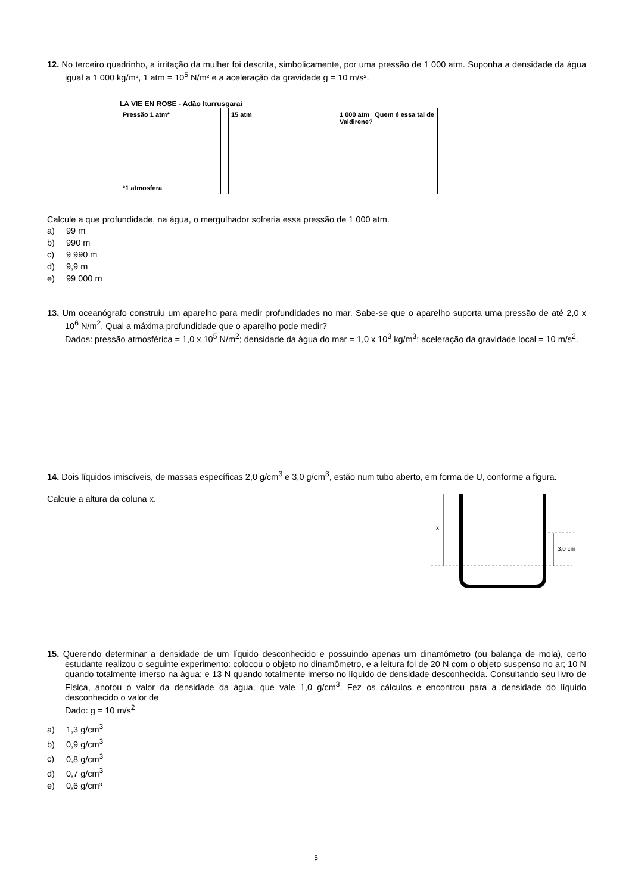12. No terceiro quadrinho, a irritação da mulher foi descrita, simbolicamente, por uma pressão de 1 000 atm. Suponha a densidade da água igual a 1 000 kg/m³, 1 atm = 10<sup>5</sup> N/m² e a aceleração da gravidade g = 10 m/s².
LA VIE EN ROSE - Adão Iturrusgarai
Pressão 1 atm*
*1 atmosfera
15 atm 1 000 atm Quem é essa tal de Valdirene?
Calcule a que profundidade, na água, o mergulhador sofreria essa pressão de 1 000 atm.
a) 99 m
b) 990 m
c) 9 990 m
d) 9,9 m
e) 99 000 m
13. Um oceanógrafo construiu um aparelho para medir profundidades no mar. Sabe-se que o aparelho suporta uma pressão de até 2,0 x 10<sup>6</sup> N/m<sup>2</sup>. Qual a máxima profundidade que o aparelho pode medir?
Dados: pressão atmosférica = 1,0 x 10<sup>5</sup> N/m<sup>2</sup>; densidade da água do mar = 1,0 x 10<sup>3</sup> kg/m<sup>3</sup>; aceleração da gravidade local = 10 m/s<sup>2</sup>.
14. Dois líquidos imiscíveis, de massas específicas 2,0 g/cm<sup>3</sup> e 3,0 g/cm<sup>3</sup>, estão num tubo aberto, em forma de U, conforme a figura.
Calcule a altura da coluna x.
x
3,0 cm
15. Querendo determinar a densidade de um líquido desconhecido e possuindo apenas um dinamômetro (ou balança de mola), certo estudante realizou o seguinte experimento: colocou o objeto no dinamômetro, e a leitura foi de 20 N com o objeto suspenso no ar; 10 N quando totalmente imerso na água; e 13 N quando totalmente imerso no líquido de densidade desconhecida. Consultando seu livro de Física, anotou o valor da densidade da água, que vale 1,0 g/cm<sup>3</sup>. Fez os cálculos e encontrou para a densidade do líquido desconhecido o valor de
Dado: g = 10 m/s<sup>2</sup>
a) 1,3 g/cm<sup>3</sup>
b) 0,9 g/cm<sup>3</sup>
c) 0,8 g/cm<sup>3</sup>
d) 0,7 g/cm<sup>3</sup>
e) 0,6 g/cm³
5